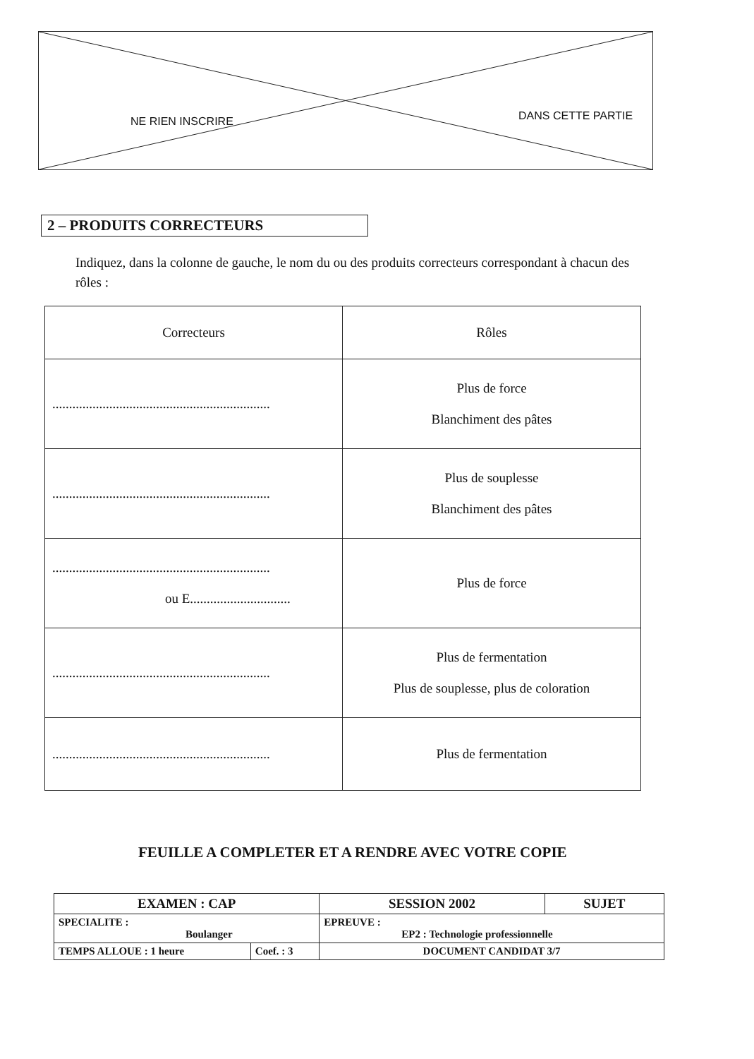NE RIEN INSCRIRE DANS CETTE PARTIE
2 – PRODUITS CORRECTEURS
Indiquez, dans la colonne de gauche, le nom du ou des produits correcteurs correspondant à chacun des rôles :
| Correcteurs | Rôles |
| ................................................................. | Plus de force Blanchiment des pâtes |
| ................................................................. | Plus de souplesse Blanchiment des pâtes |
| ................................................................. ou E.............................. | Plus de force |
| ................................................................. | Plus de fermentation Plus de souplesse, plus de coloration |
| ................................................................. | Plus de fermentation |
FEUILLE A COMPLETER ET A RENDRE AVEC VOTRE COPIE
| EXAMEN : CAP | | SESSION 2002 | SUJET |
| SPECIALITE : Boulanger | | EPREUVE : EP2 : Technologie professionnelle | |
| TEMPS ALLOUE : 1 heure | Coef. : 3 | DOCUMENT CANDIDAT 3/7 | |